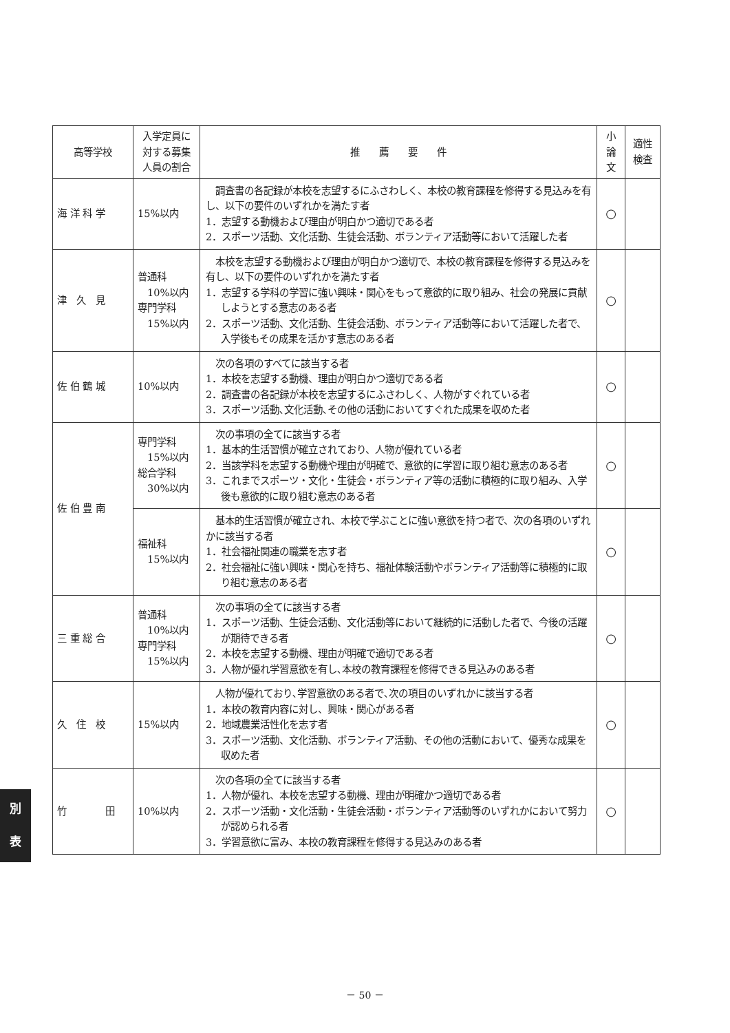| 高等学校 | 入学定員に 対する募集 人員の割合 | 推 薦 要 件 | 小 論 文 | 適性 検査 |
| --- | --- | --- | --- | --- |
| 海 洋 科 学 | 15%以内 | 調査書の各記録が本校を志望するにふさわしく、本校の教育課程を修得する見込みを有し、以下の要件のいずれかを満たす者 1．志望する動機および理由が明白かつ適切である者 2．スポーツ活動、文化活動、生徒会活動、ボランティア活動等において活躍した者 | ○ | |
| 津 久 見 | 普通科 10%以内 専門学科 15%以内 | 本校を志望する動機および理由が明白かつ適切で、本校の教育課程を修得する見込みを有し、以下の要件のいずれかを満たす者 1．志望する学科の学習に強い興味・関心をもって意欲的に取り組み、社会の発展に貢献しようとする意志のある者 2．スポーツ活動、文化活動、生徒会活動、ボランティア活動等において活躍した者で、入学後もその成果を活かす意志のある者 | ○ | |
| 佐 伯 鶴 城 | 10%以内 | 次の各項のすべてに該当する者 1．本校を志望する動機、理由が明白かつ適切である者 2．調査書の各記録が本校を志望するにふさわしく、人物がすぐれている者 3．スポーツ活動､文化活動､その他の活動においてすぐれた成果を収めた者 | ○ | |
| 佐 伯 豊 南 | 専門学科 15%以内 総合学科 30%以内 | 次の事項の全てに該当する者 1．基本的生活習慣が確立されており、人物が優れている者 2．当該学科を志望する動機や理由が明確で、意欲的に学習に取り組む意志のある者 3．これまでスポーツ・文化・生徒会・ボランティア等の活動に積極的に取り組み、入学後も意欲的に取り組む意志のある者 | ○ | |
| | 福祉科 15%以内 | 基本的生活習慣が確立され、本校で学ぶことに強い意欲を持つ者で、次の各項のいずれかに該当する者 1．社会福祉関連の職業を志す者 2．社会福祉に強い興味・関心を持ち、福祉体験活動やボランティア活動等に積極的に取り組む意志のある者 | ○ | |
| 三 重 総 合 | 普通科 10%以内 専門学科 15%以内 | 次の事項の全てに該当する者 1．スポーツ活動、生徒会活動、文化活動等において継続的に活動した者で、今後の活躍が期待できる者 2．本校を志望する動機、理由が明確で適切である者 3．人物が優れ学習意欲を有し､本校の教育課程を修得できる見込みのある者 | ○ | |
| 久 住 校 | 15%以内 | 人物が優れており､学習意欲のある者で､次の項目のいずれかに該当する者 1．本校の教育内容に対し、興味・関心がある者 2．地域農業活性化を志す者 3．スポーツ活動、文化活動、ボランティア活動、その他の活動において、優秀な成果を収めた者 | ○ | |
| 竹 田 | 10%以内 | 次の各項の全てに該当する者 1．人物が優れ、本校を志望する動機、理由が明確かつ適切である者 2．スポーツ活動・文化活動・生徒会活動・ボランティア活動等のいずれかにおいて努力が認められる者 3．学習意欲に富み、本校の教育課程を修得する見込みのある者 | ○ | |
別
表
－ 50 －